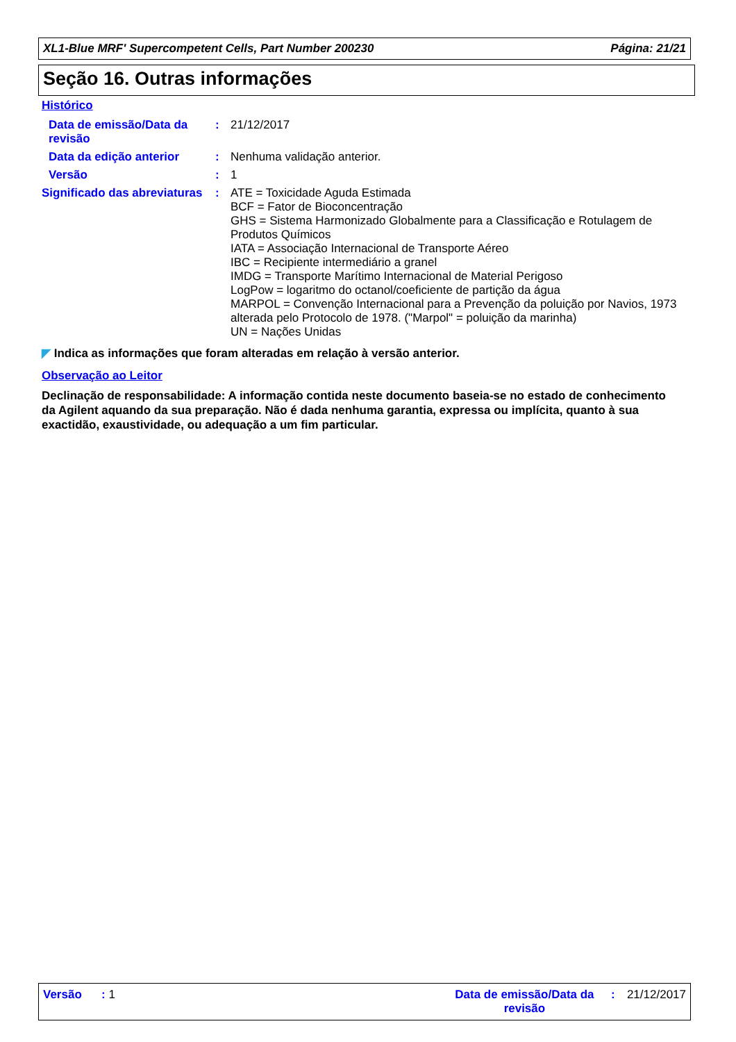XL1-Blue MRF' Supercompetent Cells, Part Number 200230 Página: 21/21
Seção 16. Outras informações
Histórico
Data de emissão/Data da revisão
: 21/12/2017
Data da edição anterior : Nenhuma validação anterior.
Versão : 1
Significado das abreviaturas
: ATE = Toxicidade Aguda Estimada
BCF = Fator de Bioconcentração
GHS = Sistema Harmonizado Globalmente para a Classificação e Rotulagem de Produtos Químicos
IATA = Associação Internacional de Transporte Aéreo
IBC = Recipiente intermediário a granel
IMDG = Transporte Marítimo Internacional de Material Perigoso
LogPow = logaritmo do octanol/coeficiente de partição da água
MARPOL = Convenção Internacional para a Prevenção da poluição por Navios, 1973 alterada pelo Protocolo de 1978. ("Marpol" = poluição da marinha)
UN = Nações Unidas
◤ Indica as informações que foram alteradas em relação à versão anterior.
Observação ao Leitor
Declinação de responsabilidade: A informação contida neste documento baseia-se no estado de conhecimento da Agilent aquando da sua preparação. Não é dada nenhuma garantia, expressa ou implícita, quanto à sua exactidão, exaustividade, ou adequação a um fim particular.
Versão : 1 Data de emissão/Data da revisão
: 21/12/2017